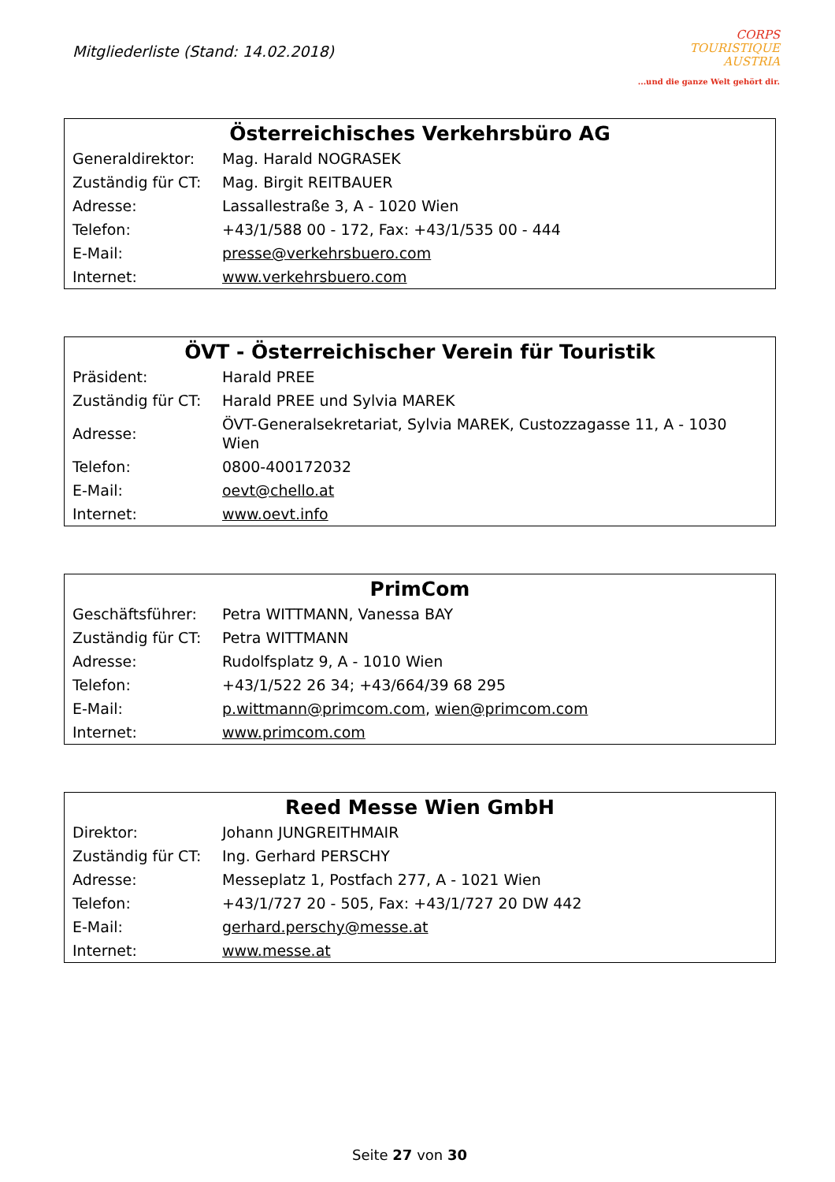Mitgliederliste (Stand: 14.02.2018)
CORPS
TOURISTIQUE
AUSTRIA...und die ganze Welt gehört dir.
| Österreichisches Verkehrsbüro AG | |
| --- | --- |
| Generaldirektor: | Mag. Harald NOGRASEK |
| Zuständig für CT: | Mag. Birgit REITBAUER |
| Adresse: | Lassallestraße 3, A - 1020 Wien |
| Telefon: | +43/1/588 00 - 172, Fax: +43/1/535 00 - 444 |
| E-Mail: | presse@verkehrsbuero.com |
| Internet: | www.verkehrsbuero.com |
| ÖVT - Österreichischer Verein für Touristik | |
| --- | --- |
| Präsident: | Harald PREE |
| Zuständig für CT: | Harald PREE und Sylvia MAREK |
| Adresse: | ÖVT-Generalsekretariat, Sylvia MAREK, Custozzagasse 11, A - 1030 Wien |
| Telefon: | 0800-400172032 |
| E-Mail: | oevt@chello.at |
| Internet: | www.oevt.info |
| PrimCom | |
| --- | --- |
| Geschäftsführer: | Petra WITTMANN, Vanessa BAY |
| Zuständig für CT: | Petra WITTMANN |
| Adresse: | Rudolfsplatz 9, A - 1010 Wien |
| Telefon: | +43/1/522 26 34; +43/664/39 68 295 |
| E-Mail: | p.wittmann@primcom.com , wien@primcom.com |
| Internet: | www.primcom.com |
| Reed Messe Wien GmbH | |
| --- | --- |
| Direktor: | Johann JUNGREITHMAIR |
| Zuständig für CT: | Ing. Gerhard PERSCHY |
| Adresse: | Messeplatz 1, Postfach 277, A - 1021 Wien |
| Telefon: | +43/1/727 20 - 505, Fax: +43/1/727 20 DW 442 |
| E-Mail: | gerhard.perschy@messe.at |
| Internet: | www.messe.at |
Seite 27 von 30